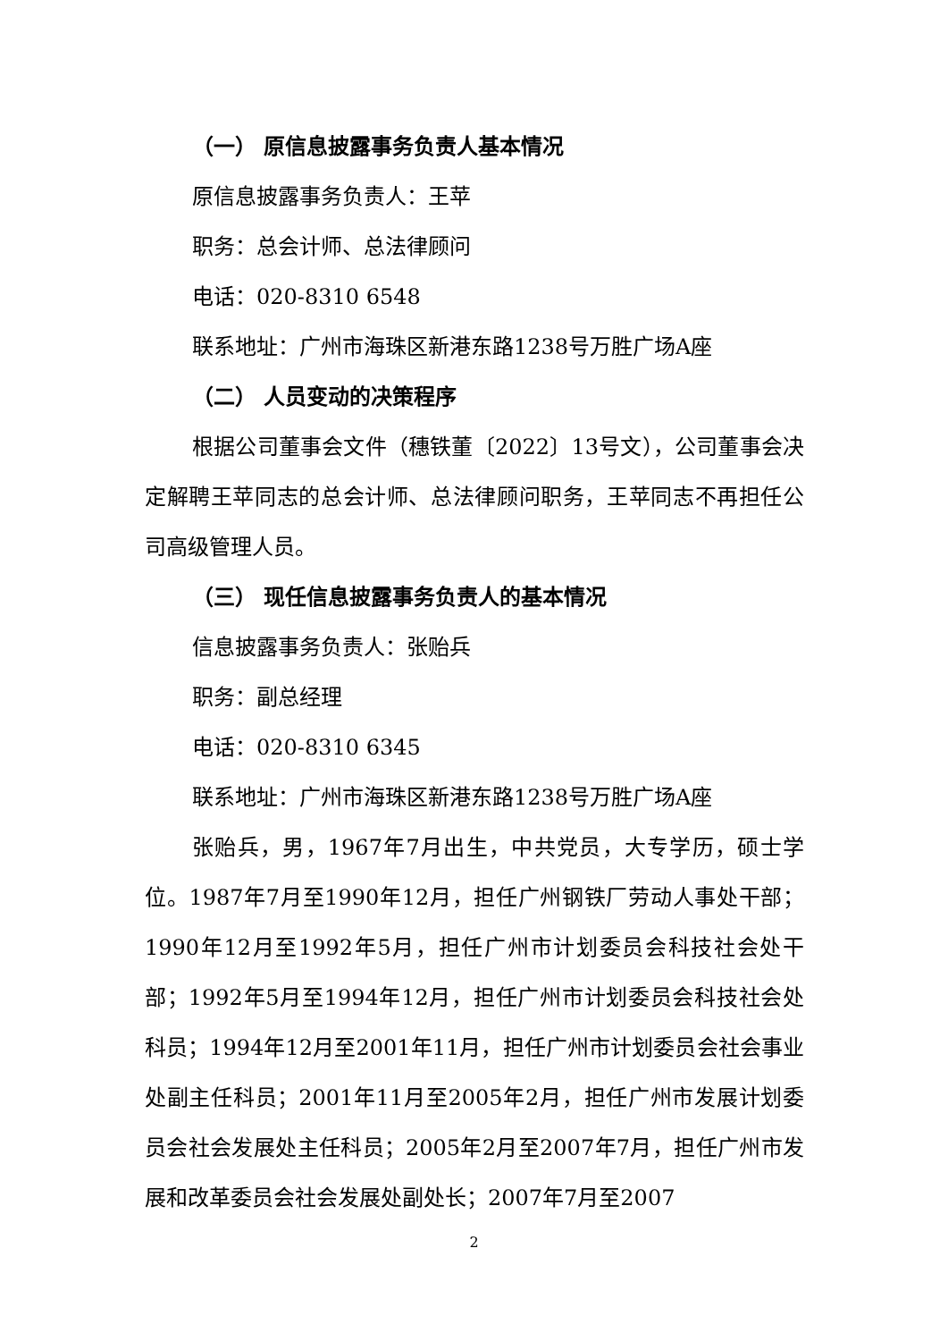（一） 原信息披露事务负责人基本情况
原信息披露事务负责人：王苹
职务：总会计师、总法律顾问
电话：020-8310 6548
联系地址：广州市海珠区新港东路1238号万胜广场A座
（二） 人员变动的决策程序
根据公司董事会文件（穗铁董〔2022〕13号文），公司董事会决定解聘王苹同志的总会计师、总法律顾问职务，王苹同志不再担任公司高级管理人员。
（三） 现任信息披露事务负责人的基本情况
信息披露事务负责人：张贻兵
职务：副总经理
电话：020-8310 6345
联系地址：广州市海珠区新港东路1238号万胜广场A座
张贻兵，男，1967年7月出生，中共党员，大专学历，硕士学位。1987年7月至1990年12月，担任广州钢铁厂劳动人事处干部；1990年12月至1992年5月，担任广州市计划委员会科技社会处干部；1992年5月至1994年12月，担任广州市计划委员会科技社会处科员；1994年12月至2001年11月，担任广州市计划委员会社会事业处副主任科员；2001年11月至2005年2月，担任广州市发展计划委员会社会发展处主任科员；2005年2月至2007年7月，担任广州市发展和改革委员会社会发展处副处长；2007年7月至2007
2